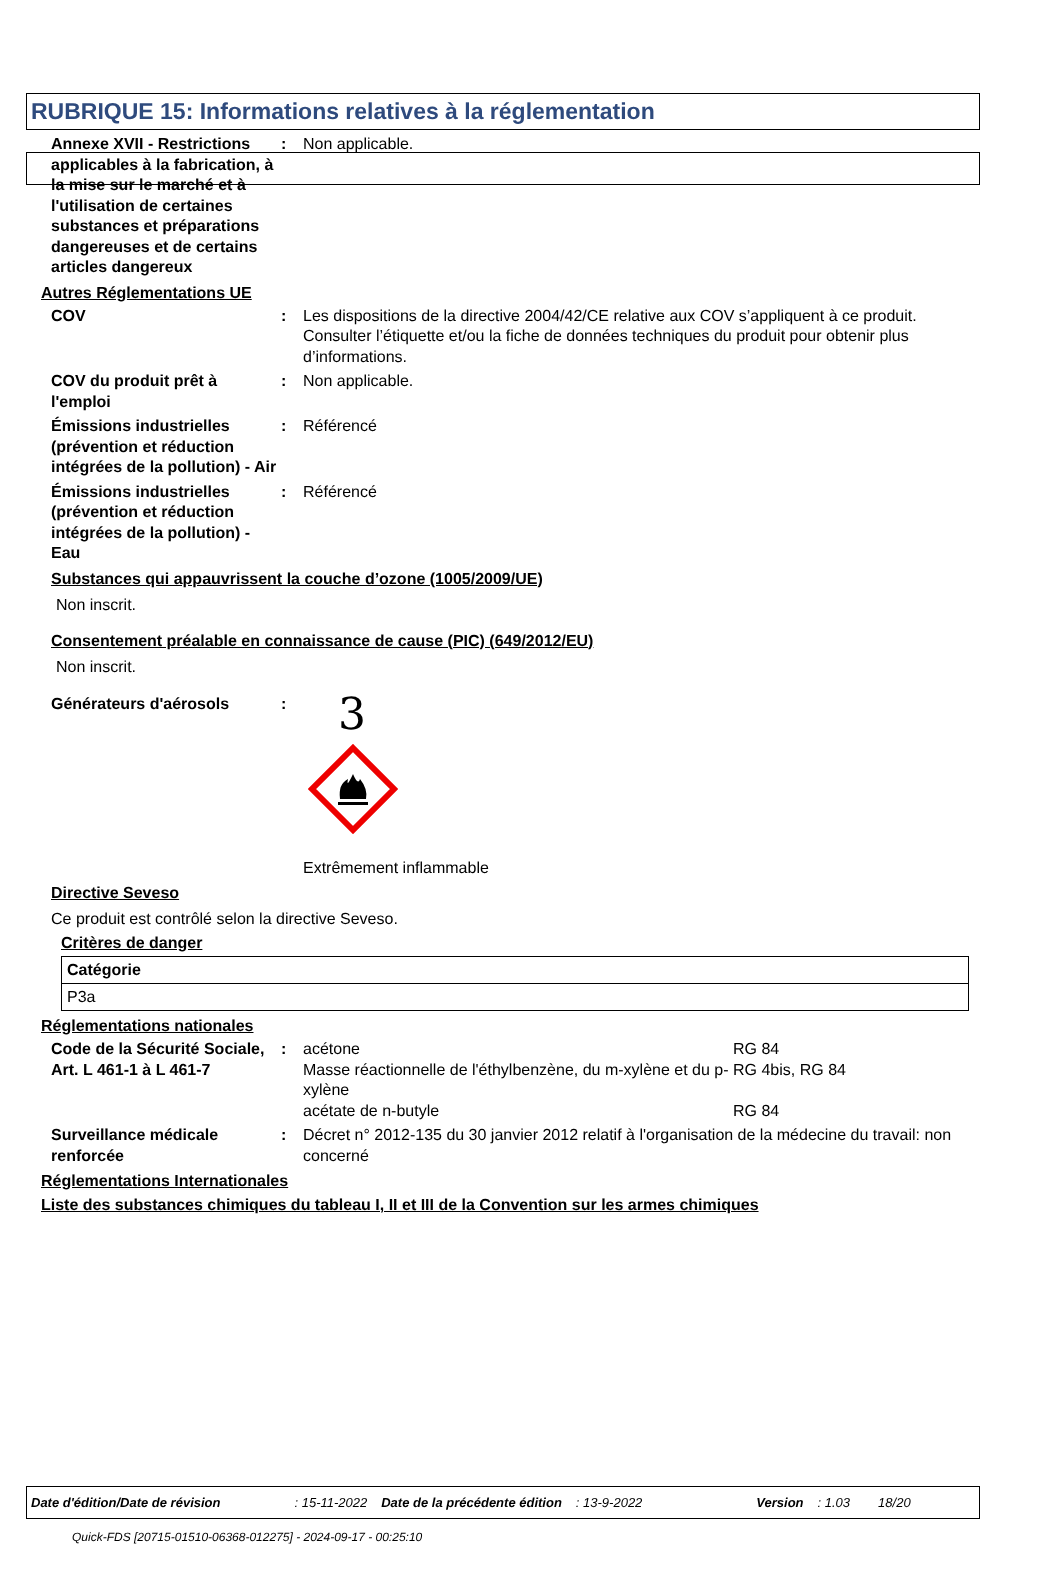RUBRIQUE 15: Informations relatives à la réglementation
Annexe XVII - Restrictions applicables à la fabrication, à la mise sur le marché et à l'utilisation de certaines substances et préparations dangereuses et de certains articles dangereux
: Non applicable.
Autres Réglementations UE
COV : Les dispositions de la directive 2004/42/CE relative aux COV s’appliquent à ce produit. Consulter l’étiquette et/ou la fiche de données techniques du produit pour obtenir plus d’informations.
COV du produit prêt à l'emploi
: Non applicable.
Émissions industrielles (prévention et réduction intégrées de la pollution) - Air
: Référencé
Émissions industrielles (prévention et réduction intégrées de la pollution) - Eau
: Référencé
Substances qui appauvrissent la couche d’ozone (1005/2009/UE)
Non inscrit.
Consentement préalable en connaissance de cause (PIC) (649/2012/EU)
Non inscrit.
Générateurs d'aérosols :
3
Extrêmement inflammable
Directive Seveso
Ce produit est contrôlé selon la directive Seveso.
Critères de danger
| Catégorie |
| P3a |
Réglementations nationales
Code de la Sécurité Sociale, Art. L 461-1 à L 461-7
:
| acétone | RG 84 |
| Masse réactionnelle de l'éthylbenzène, du m-xylène et du p-xylène | RG 4bis, RG 84 |
| acétate de n-butyle | RG 84 |
Surveillance médicale renforcée
: Décret n° 2012-135 du 30 janvier 2012 relatif à l'organisation de la médecine du travail: non concerné
Réglementations Internationales
Liste des substances chimiques du tableau I, II et III de la Convention sur les armes chimiques
Date d'édition/Date de révision: 15-11-2022 Date de la précédente édition: 13-9-2022 Version: 1.03 18/20
Quick-FDS [20715-01510-06368-012275] - 2024-09-17 - 00:25:10